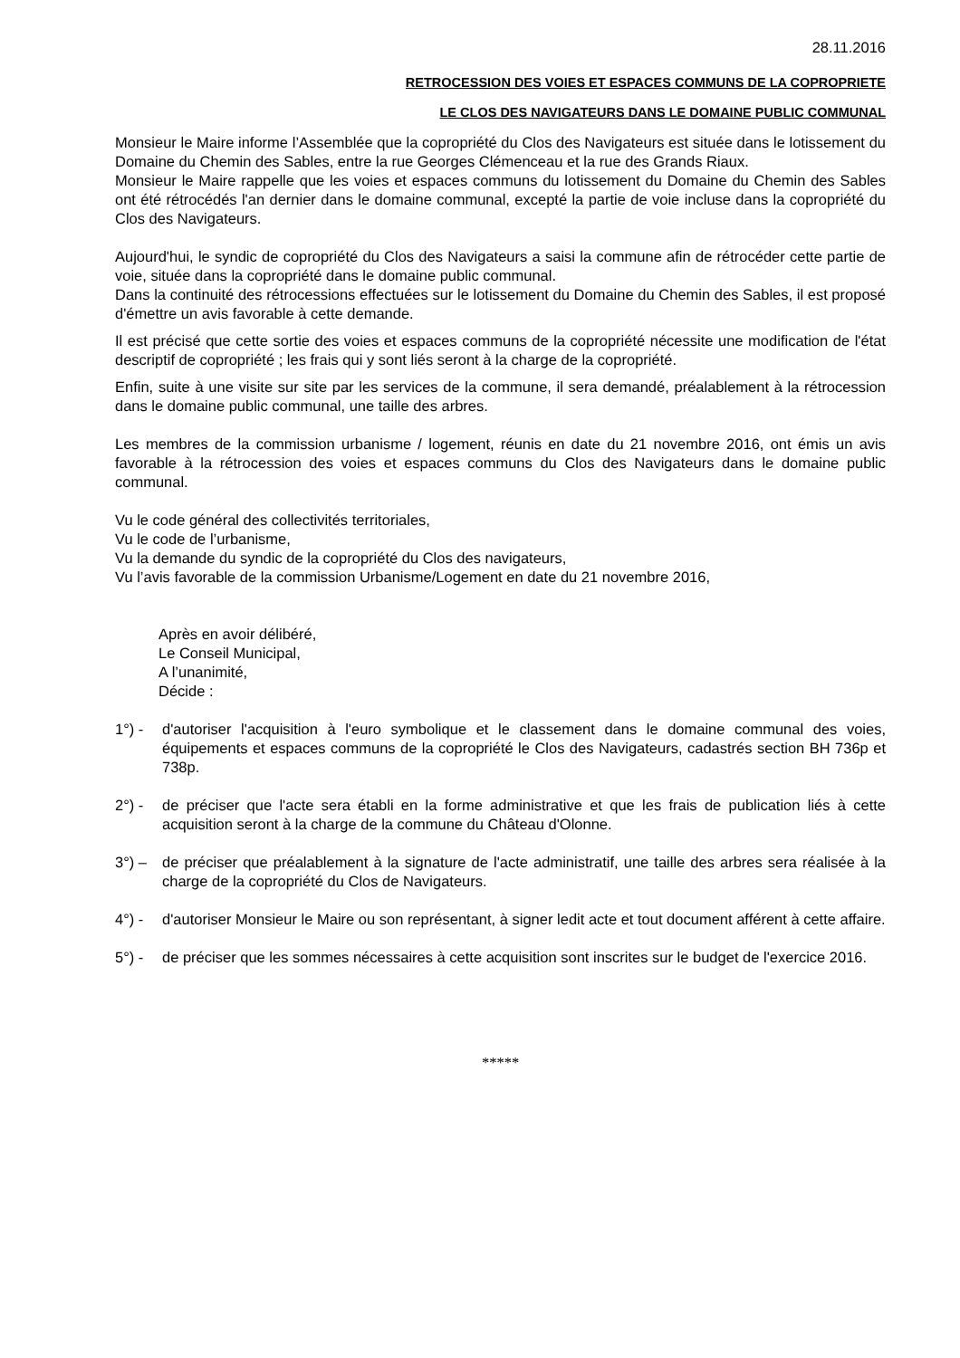28.11.2016
RETROCESSION DES VOIES ET ESPACES COMMUNS DE LA COPROPRIETE
LE CLOS DES NAVIGATEURS DANS LE DOMAINE PUBLIC COMMUNAL
Monsieur le Maire informe l’Assemblée que la copropriété du Clos des Navigateurs est située dans le lotissement du Domaine du Chemin des Sables, entre la rue Georges Clémenceau et la rue des Grands Riaux.
Monsieur le Maire rappelle que les voies et espaces communs du lotissement du Domaine du Chemin des Sables ont été rétrocédés l'an dernier dans le domaine communal, excepté la partie de voie incluse dans la copropriété du Clos des Navigateurs.
Aujourd'hui, le syndic de copropriété du Clos des Navigateurs a saisi la commune afin de rétrocéder cette partie de voie, située dans la copropriété dans le domaine public communal.
Dans la continuité des rétrocessions effectuées sur le lotissement du Domaine du Chemin des Sables, il est proposé d'émettre un avis favorable à cette demande.
Il est précisé que cette sortie des voies et espaces communs de la copropriété nécessite une modification de l'état descriptif de copropriété ; les frais qui y sont liés seront à la charge de la copropriété.
Enfin, suite à une visite sur site par les services de la commune, il sera demandé, préalablement à la rétrocession dans le domaine public communal, une taille des arbres.
Les membres de la commission urbanisme / logement, réunis en date du 21 novembre 2016, ont émis un avis favorable à la rétrocession des voies et espaces communs du Clos des Navigateurs dans le domaine public communal.
Vu le code général des collectivités territoriales,
Vu le code de l’urbanisme,
Vu la demande du syndic de la copropriété du Clos des navigateurs,
Vu l’avis favorable de la commission Urbanisme/Logement en date du 21 novembre 2016,
Après en avoir délibéré,
Le Conseil Municipal,
A l’unanimité,
Décide :
1°) - d'autoriser l'acquisition à l'euro symbolique et le classement dans le domaine communal des voies, équipements et espaces communs de la copropriété le Clos des Navigateurs, cadastrés section BH 736p et 738p.
2°) - de préciser que l'acte sera établi en la forme administrative et que les frais de publication liés à cette acquisition seront à la charge de la commune du Château d'Olonne.
3°) – de préciser que préalablement à la signature de l'acte administratif, une taille des arbres sera réalisée à la charge de la copropriété du Clos de Navigateurs.
4°) - d'autoriser Monsieur le Maire ou son représentant, à signer ledit acte et tout document afférent à cette affaire.
5°) - de préciser que les sommes nécessaires à cette acquisition sont inscrites sur le budget de l'exercice 2016.
*****